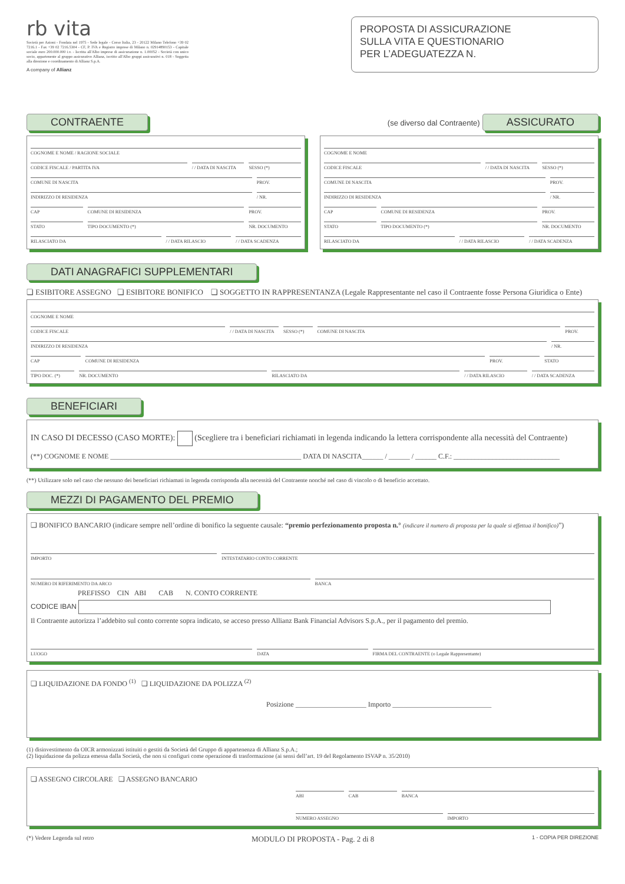rb vita
Società per Azioni - Fondata nel 1975 - Sede legale - Corso Italia, 23 - 20122 Milano Telefono +39 02 7216.1 - Fax +39 02 7216.5304 - CF, P. IVA e Registro imprese di Milano n. 02914890153 - Capitale sociale euro 200.000.000 i.v. - Iscritta all'Albo imprese di assicurazione n. 1.00052 - Società con unico socio, appartenente al gruppo assicurativo Allianz, iscritto all'Albo gruppi assicurativi n. 018 - Soggetta alla direzione e coordinamento di Allianz S.p.A.
A company of Allianz
PROPOSTA DI ASSICURAZIONE
SULLA VITA E QUESTIONARIO
PER L’ADEGUATEZZA N.
CONTRAENTE
COGNOME E NOME / RAGIONE SOCIALE
CODICE FISCALE / PARTITA IVA / / DATA DI NASCITA SESSO (*)
COMUNE DI NASCITA PROV.
INDIRIZZO DI RESIDENZA / NR.
CAP COMUNE DI RESIDENZA PROV.
STATO TIPO DOCUMENTO (*) NR. DOCUMENTO
RILASCIATO DA / / DATA RILASCIO / / DATA SCADENZA
(se diverso dal Contraente) ASSICURATO
COGNOME E NOME
CODICE FISCALE / / DATA DI NASCITA SESSO (*)
COMUNE DI NASCITA PROV.
INDIRIZZO DI RESIDENZA / NR.
CAP COMUNE DI RESIDENZA PROV.
STATO TIPO DOCUMENTO (*) NR. DOCUMENTO
RILASCIATO DA / / DATA RILASCIO / / DATA SCADENZA
DATI ANAGRAFICI SUPPLEMENTARI
❏ ESIBITORE ASSEGNO ❏ ESIBITORE BONIFICO ❏ SOGGETTO IN RAPPRESENTANZA (Legale Rappresentante nel caso il Contraente fosse Persona Giuridica o Ente)
COGNOME E NOME
CODICE FISCALE / / DATA DI NASCITA SESSO (*) COMUNE DI NASCITA PROV.
INDIRIZZO DI RESIDENZA / NR.
CAP COMUNE DI RESIDENZA PROV. STATO
TIPO DOC. (*) NR. DOCUMENTO RILASCIATO DA / / DATA RILASCIO / / DATA SCADENZA
BENEFICIARI
IN CASO DI DECESSO (CASO MORTE): (Scegliere tra i beneficiari richiamati in legenda indicando la lettera corrispondente alla necessità del Contraente)
(**) COGNOME E NOME ______________________________________________________ DATA DI NASCITA______ / ______ / ______ C.F.: ______________________________
(**) Utilizzare solo nel caso che nessuno dei beneficiari richiamati in legenda corrisponda alla necessità del Contraente nonché nel caso di vincolo o di beneficio accettato.
MEZZI DI PAGAMENTO DEL PREMIO
❏ BONIFICO BANCARIO (indicare sempre nell’ordine di bonifico la seguente causale: “premio perfezionamento proposta n.° (indicare il numero di proposta per la quale si effettua il bonifico)”)
IMPORTO INTESTATARIO CONTO CORRENTE
NUMERO DI RIFERIMENTO DA ARCO BANCA
PREFISSO CIN ABI CAB N. CONTO CORRENTE
CODICE IBAN
Il Contraente autorizza l’addebito sul conto corrente sopra indicato, se acceso presso Allianz Bank Financial Advisors S.p.A., per il pagamento del premio.
LUOGO DATA FIRMA DEL CONTRAENTE (o Legale Rappresentante)
❏ LIQUIDAZIONE DA FONDO <sup>(1)</sup> ❏ LIQUIDAZIONE DA POLIZZA <sup>(2)</sup>
Posizione ____________________ Importo ____________________________
(1) disinvestimento da OICR armonizzati istituiti o gestiti da Società del Gruppo di appartenenza di Allianz S.p.A.;
(2) liquidazione da polizza emessa dalla Società, che non si configuri come operazione di trasformazione (ai sensi dell’art. 19 del Regolamento ISVAP n. 35/2010)
❏ ASSEGNO CIRCOLARE ❏ ASSEGNO BANCARIO
ABI CAB BANCA
NUMERO ASSEGNO IMPORTO
(*) Vedere Legenda sul retro MODULO DI PROPOSTA - Pag. 2 di 8 1 - COPIA PER DIREZIONE